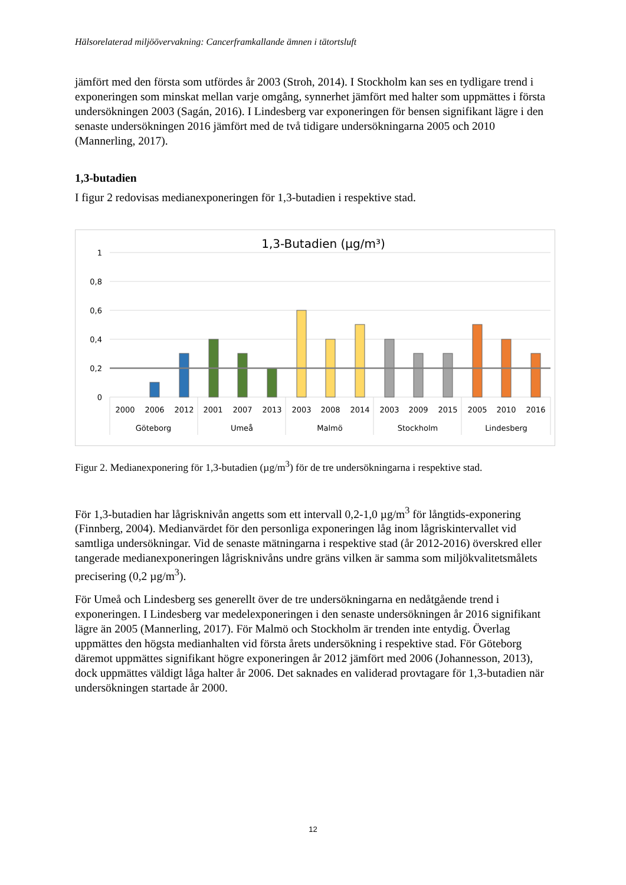Hälsorelaterad miljöövervakning: Cancerframkallande ämnen i tätortsluft
jämfört med den första som utfördes år 2003 (Stroh, 2014). I Stockholm kan ses en tydligare trend i exponeringen som minskat mellan varje omgång, synnerhet jämfört med halter som uppmättes i första undersökningen 2003 (Sagán, 2016). I Lindesberg var exponeringen för bensen signifikant lägre i den senaste undersökningen 2016 jämfört med de två tidigare undersökningarna 2005 och 2010 (Mannerling, 2017).
1,3-butadien
I figur 2 redovisas medianexponeringen för 1,3-butadien i respektive stad.
1,3-Butadien (µg/m³)
1
0,8
0,6
0,4
0,2
0
2000
2006
2012
2001
2007
2013
2003
2008
2014
2003
2009
2015
2005
2010
2016
Göteborg
Umeå
Malmö
Stockholm
Lindesberg
Figur 2. Medianexponering för 1,3-butadien (µg/m<sup>3</sup>) för de tre undersökningarna i respektive stad.
För 1,3-butadien har lågrisknivån angetts som ett intervall 0,2-1,0 µg/m<sup>3</sup> för långtids-exponering (Finnberg, 2004). Medianvärdet för den personliga exponeringen låg inom lågriskintervallet vid samtliga undersökningar. Vid de senaste mätningarna i respektive stad (år 2012-2016) överskred eller tangerade medianexponeringen lågrisknivåns undre gräns vilken är samma som miljökvalitetsmålets precisering (0,2 µg/m<sup>3</sup>).
För Umeå och Lindesberg ses generellt över de tre undersökningarna en nedåtgående trend i exponeringen. I Lindesberg var medelexponeringen i den senaste undersökningen år 2016 signifikant lägre än 2005 (Mannerling, 2017). För Malmö och Stockholm är trenden inte entydig. Överlag uppmättes den högsta medianhalten vid första årets undersökning i respektive stad. För Göteborg däremot uppmättes signifikant högre exponeringen år 2012 jämfört med 2006 (Johannesson, 2013), dock uppmättes väldigt låga halter år 2006. Det saknades en validerad provtagare för 1,3-butadien när undersökningen startade år 2000.
12